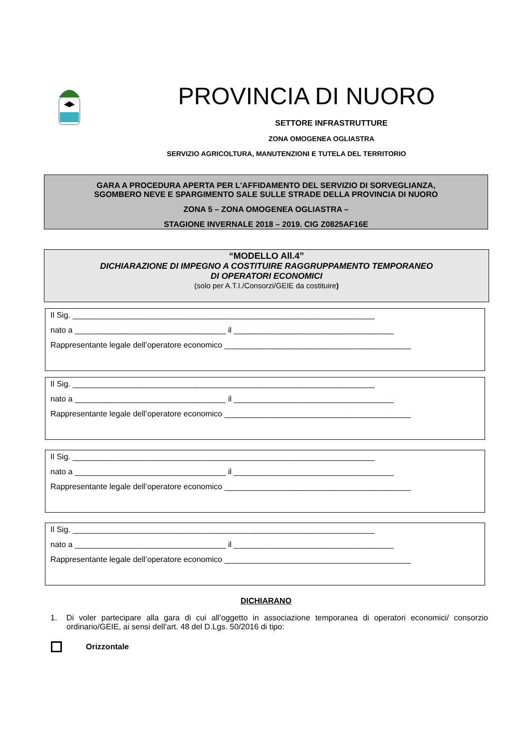PROVINCIA DI NUORO
SETTORE INFRASTRUTTURE
ZONA OMOGENEA OGLIASTRA
SERVIZIO AGRICOLTURA, MANUTENZIONI E TUTELA DEL TERRITORIO
GARA A PROCEDURA APERTA PER L'AFFIDAMENTO DEL SERVIZIO DI SORVEGLIANZA,
SGOMBERO NEVE E SPARGIMENTO SALE SULLE STRADE DELLA PROVINCIA DI NUORO
ZONA 5 – ZONA OMOGENEA OGLIASTRA –
STAGIONE INVERNALE 2018 – 2019. CIG Z0825AF16E
“MODELLO All.4”
DICHIARAZIONE DI IMPEGNO A COSTITUIRE RAGGRUPPAMENTO TEMPORANEO
DI OPERATORI ECONOMICI
(solo per A.T.I./Consorzi/GEIE da costituire)
Il Sig. ____________________________________________________________________
nato a __________________________________ il ____________________________________
Rappresentante legale dell’operatore economico __________________________________________
Il Sig. ____________________________________________________________________
nato a __________________________________ il ____________________________________
Rappresentante legale dell’operatore economico __________________________________________
Il Sig. ____________________________________________________________________
nato a __________________________________ il ____________________________________
Rappresentante legale dell’operatore economico __________________________________________
Il Sig. ____________________________________________________________________
nato a __________________________________ il ____________________________________
Rappresentante legale dell’operatore economico __________________________________________
DICHIARANO
1. Di voler partecipare alla gara di cui all’oggetto in associazione temporanea di operatori economici/ consorzio ordinario/GEIE, ai sensi dell’art. 48 del D.Lgs. 50/2016 di tipo:
Orizzontale